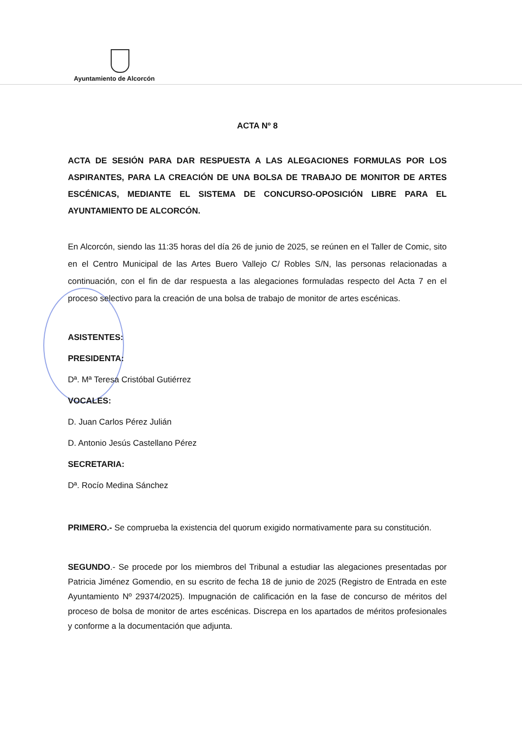Ayuntamiento de Alcorcón
ACTA Nº 8
ACTA DE SESIÓN PARA DAR RESPUESTA A LAS ALEGACIONES FORMULAS POR LOS ASPIRANTES, PARA LA CREACIÓN DE UNA BOLSA DE TRABAJO DE MONITOR DE ARTES ESCÉNICAS, MEDIANTE EL SISTEMA DE CONCURSO-OPOSICIÓN LIBRE PARA EL AYUNTAMIENTO DE ALCORCÓN.
En Alcorcón, siendo las 11:35 horas del día 26 de junio de 2025, se reúnen en el Taller de Comic, sito en el Centro Municipal de las Artes Buero Vallejo C/ Robles S/N, las personas relacionadas a continuación, con el fin de dar respuesta a las alegaciones formuladas respecto del Acta 7 en el proceso selectivo para la creación de una bolsa de trabajo de monitor de artes escénicas.
ASISTENTES:
PRESIDENTA:
Dª. Mª Teresa Cristóbal Gutiérrez
VOCALES:
D. Juan Carlos Pérez Julián
D. Antonio Jesús Castellano Pérez
SECRETARIA:
Dª. Rocío Medina Sánchez
PRIMERO.- Se comprueba la existencia del quorum exigido normativamente para su constitución.
SEGUNDO.- Se procede por los miembros del Tribunal a estudiar las alegaciones presentadas por Patricia Jiménez Gomendio, en su escrito de fecha 18 de junio de 2025 (Registro de Entrada en este Ayuntamiento Nº 29374/2025). Impugnación de calificación en la fase de concurso de méritos del proceso de bolsa de monitor de artes escénicas. Discrepa en los apartados de méritos profesionales y conforme a la documentación que adjunta.